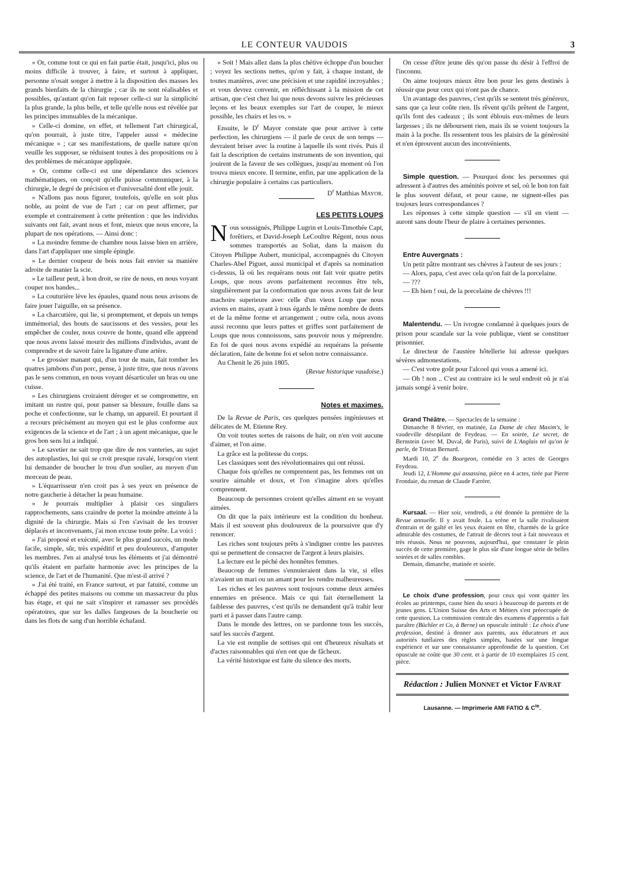LE CONTEUR VAUDOIS 3
» Or, comme tout ce qui en fait partie était, jusqu'ici, plus ou moins difficile à trouver, à faire, et surtout à appliquer, personne n'osait songer à mettre à la disposition des masses les grands bienfaits de la chirurgie ; car ils ne sont réalisables et possibles, qu'autant qu'on fait reposer celle-ci sur la simplicité la plus grande, la plus belle, et telle qu'elle nous est révélée par les principes immuables de la mécanique.
» Celle-ci domine, en effet, et tellement l'art chirurgical, qu'on pourrait, à juste titre, l'appeler aussi « médecine mécanique » ; car ses manifestations, de quelle nature qu'on veuille les supposer, se réduisent toutes à des propositions ou à des problèmes de mécanique appliquée.
» Or, comme celle-ci est une dépendance des sciences mathématiques, on conçoit qu'elle puisse communiquer, à la chirurgie, le degré de précision et d'universalité dont elle jouit.
» N'allons pas nous figurer, toutefois, qu'elle en soit plus noble, au point de vue de l'art ; car on peut affirmer, par exemple et contrairement à cette prétention : que les individus suivants ont fait, avant nous et font, mieux que nous encore, la plupart de nos opérations. — Ainsi donc :
» La moindre femme de chambre nous laisse bien en arrière, dans l'art d'appliquer une simple épingle.
» Le dernier coupeur de bois nous fait envier sa manière adroite de manier la scie.
» Le tailleur peut, à bon droit, se rire de nous, en nous voyant couper nos bandes...
» La couturière lève les épaules, quand nous nous avisons de faire jouer l'aiguille, en sa présence.
» La charcutière, qui lie, si promptement, et depuis un temps immémorial, des bouts de saucissons et des vessies, pour les empêcher de couler, nous couvre de honte, quand elle apprend que nous avons laissé mourir des millions d'individus, avant de comprendre et de savoir faire la ligature d'une artère.
» Le grossier manant qui, d'un tour de main, fait tomber les quatres jambons d'un porc, pense, à juste titre, que nous n'avons pas le sens commun, en nous voyant désarticuler un bras ou une cuisse.
» Les chirurgiens croiraient déroger et se compromettre, en imitant un rustre qui, pour panser sa blessure, fouille dans sa poche et confectionne, sur le champ, un appareil. Et pourtant il a recours précisément au moyen qui est le plus conforme aux exigences de la science et de l'art ; à un agent mécanique, que le gros bon sens lui a indiqué.
» Le savetier ne sait trop que dire de nos vanteries, au sujet des autoplasties, lui qui se croit presque ravalé, lorsqu'on vient lui demander de boucher le trou d'un soulier, au moyen d'un morceau de peau.
» L'équarrisseur n'en croit pas à ses yeux en présence de notre gaucherie à détacher la peau humaine.
» Je pourrais multiplier à plaisir ces singuliers rapprochements, sans craindre de porter la moindre atteinte à la dignité de la chirurgie. Mais si l'on s'avisait de les trouver déplacés et inconvenants, j'ai mon excuse toute prête. La voici :
» J'ai proposé et exécuté, avec le plus grand succès, un mode facile, simple, sûr, très expéditif et peu douloureux, d'amputer les membres. J'en ai analysé tous les éléments et j'ai démontré qu'ils étaient en parfaite harmonie avec les principes de la science, de l'art et de l'humanité. Que m'est-il arrivé ?
» J'ai été traité, en France surtout, et par fatuité, comme un échappé des petites maisons ou comme un massacreur du plus bas étage, et qui ne sait s'inspirer et ramasser ses procédés opératoires, que sur les dalles fangeuses de la boucherie ou dans les flots de sang d'un horrible échafaud.
» Soit ! Mais allez dans la plus chétive échoppe d'un boucher ; voyez les sections nettes, qu'on y fait, à chaque instant, de toutes manières, avec une précision et une rapidité incroyables ; et vous devrez convenir, en réfléchissant à la mission de cet artisan, que c'est chez lui que nous devons suivre les précieuses leçons et les beaux exemples sur l'art de couper, le mieux possible, les chairs et les os. »
Ensuite, le D<sup>r</sup> Mayor constate que pour arriver à cette perfection, les chirurgiens — il parle de ceux de son temps — devraient briser avec la routine à laquelle ils sont rivés. Puis il fait la description de certains instruments de son invention, qui jouirent de la faveur de ses collègues, jusqu'au moment où l'on trouva mieux encore. Il termine, enfin, par une application de la chirurgie populaire à certains cas particuliers. D<sup>r</sup> Matthias MAYOR.
LES PETITS LOUPS
Nous soussignés, Philippe Lugrin et Louis-Timothée Capt, forêtiers, et David-Joseph LeCoultre Régent, nous nous sommes transportés au Soliat, dans la maison du Citoyen Philippe Aubert, municipal, accompagnés du Citoyen Charles-Abel Piguet, aussi municipal et d'après sa nomination ci-dessus, là où les requérans nous ont fait voir quatre petits Loups, que nous avons parfaitement reconnus être tels, singulièrement par la conformation que nous avons fait de leur machoire superieure avec celle d'un vieux Loup que nous avions en mains, ayant à tous égards le même nombre de dents et de la même forme et arrangement ; outre cela, nous avons aussi reconnu que leurs pattes et griffes sont parfaitement de Loups que nous connoissons, sans pouvoir nous y méprendre. En foi de quoi nous avons expédié au requérans la présente déclaration, faite de bonne foi et selon notre connaissance.
Au Chenit le 26 juin 1805.
(Revue historique vaudoise.)
Notes et maximes.
De la Revue de Paris, ces quelques pensées ingénieuses et délicates de M. Etienne Rey.
On voit toutes sortes de raisons de haïr, on n'en voit aucune d'aimer, et l'on aime.
La grâce est la politesse du corps.
Les classiques sont des révolutionnaires qui ont réussi.
Chaque fois qu'elles ne comprennent pas, les femmes ont un sourire aimable et doux, et l'on s'imagine alors qu'elles comprennent.
Beaucoup de personnes croient qu'elles aiment en se voyant aimées.
On dit que la paix intérieure est la condition du bonheur. Mais il est souvent plus douloureux de la poursuivre que d'y renoncer.
Les riches sont toujours prêts à s'indigner contre les pauvres qui se permettent de consacrer de l'argent à leurs plaisirs.
La lecture est le péché des honnêtes femmes.
Beaucoup de femmes s'ennuieraient dans la vie, si elles n'avaient un mari ou un amant pour les rendre malheureuses.
Les riches et les pauvres sont toujours comme deux armées ennemies en présence. Mais ce qui fait éternellement la faiblesse des pauvres, c'est qu'ils ne demandent qu'à trahir leur parti et à passer dans l'autre camp.
Dans le monde des lettres, on se pardonne tous les succès, sauf les succès d'argent.
La vie est remplie de sottises qui ont d'heureux résultats et d'actes raisonnables qui n'en ont que de fâcheux.
La vérité historique est faite du silence des morts.
On cesse d'être jeune dès qu'on passe du désir à l'effroi de l'inconnu.
On aime toujours mieux être bon pour les gens destinés à réussir que pour ceux qui n'ont pas de chance.
Un avantage des pauvres, c'est qu'ils se sentent très généreux, sans que ça leur coûte rien. Ils rêvent qu'ils prêtent de l'argent, qu'ils font des cadeaux ; ils sont éblouis eux-mêmes de leurs largesses ; ils ne déboursent rien, mais ils se voient toujours la main à la poche. Ils ressentent tous les plaisirs de la générosité et n'en éprouvent aucun des inconvénients.
Simple question. — Pourquoi donc les personnes qui adressent à d'autres des aménités poivre et sel, où le bon ton fait le plus souvent défaut, et pour cause, ne signent-elles pas toujours leurs correspondances ?
Les réponses à cette simple question — s'il en vient — auront sans doute l'heur de plaire à certaines personnes.
Entre Auvergnats :
Un petit pâtre montrant ses chèvres à l'auteur de ses jours :
— Alors, papa, c'est avec cela qu'on fait de la porcelaine.
— ???
— Eh bien ! oui, de la porcelaine de chèvres !!!
Malentendu. — Un ivrogne condamné à quelques jours de prison pour scandale sur la voie publique, vient se constituer prisonnier.
Le directeur de l'austère hôtellerie lui adresse quelques sévères admonestations.
— C'est votre goût pour l'alcool qui vous a amené ici.
— Oh ! non .. C'est au contraire ici le seul endroit où je n'ai jamais songé à venir boire.
Grand Théâtre. — Spectacles de la semaine :
Dimanche 8 février, en matinée, La Dame de chez Maxim's, le vaudeville désopilant de Feydeau. — En soirée, Le secret, de Bernstein (avec M. Duval, de Paris), suivi de L'Anglais tel qu'on le parle, de Tristan Bernard.
Mardi 10, 2<sup>e</sup> du Bourgeon, comédie en 3 actes de Georges Feydeau.
Jeudi 12, L'Homme qui assassina, pièce en 4 actes, tirée par Pierre Frondaie, du roman de Claude Farrère.
Kursaal. — Hier soir, vendredi, a été donnée la première de la Revue annuelle. Il y avait foule. La scène et la salle rivalisaient d'entrain et de gaîté et les yeux étaient en fête, charmés de la grâce admirable des costumes, de l'attrait de décors tout à fait nouveaux et très réussis. Nous ne pouvons, aujourd'hui, que constater le plein succès de cette première, gage le plus sûr d'une longue série de belles soirées et de salles combles.
Demain, dimanche, matinée et soirée.
Le choix d'une profession, pour ceux qui vont quitter les écoles au printemps, cause bien du souci à beaucoup de parents et de jeunes gens. L'Union Suisse des Arts et Métiers s'est préoccupée de cette question. La commission centrale des examens d'apprentis a fait paraître (Büchler et Co, à Berne) un opuscule intitulé : Le choix d'une profession, destiné à donner aux parents, aux éducateurs et aux autorités tutélaires des règles simples, basées sur une longue expérience et sur une connaissance approfondie de la question. Cet opuscule ne coûte que 30 cent. et à partir de 10 exemplaires 15 cent. pièce.
Rédaction : Julien MONNET et Victor FAVRAT
Lausanne. — Imprimerie AMI FATIO & C<sup>ie</sup>.